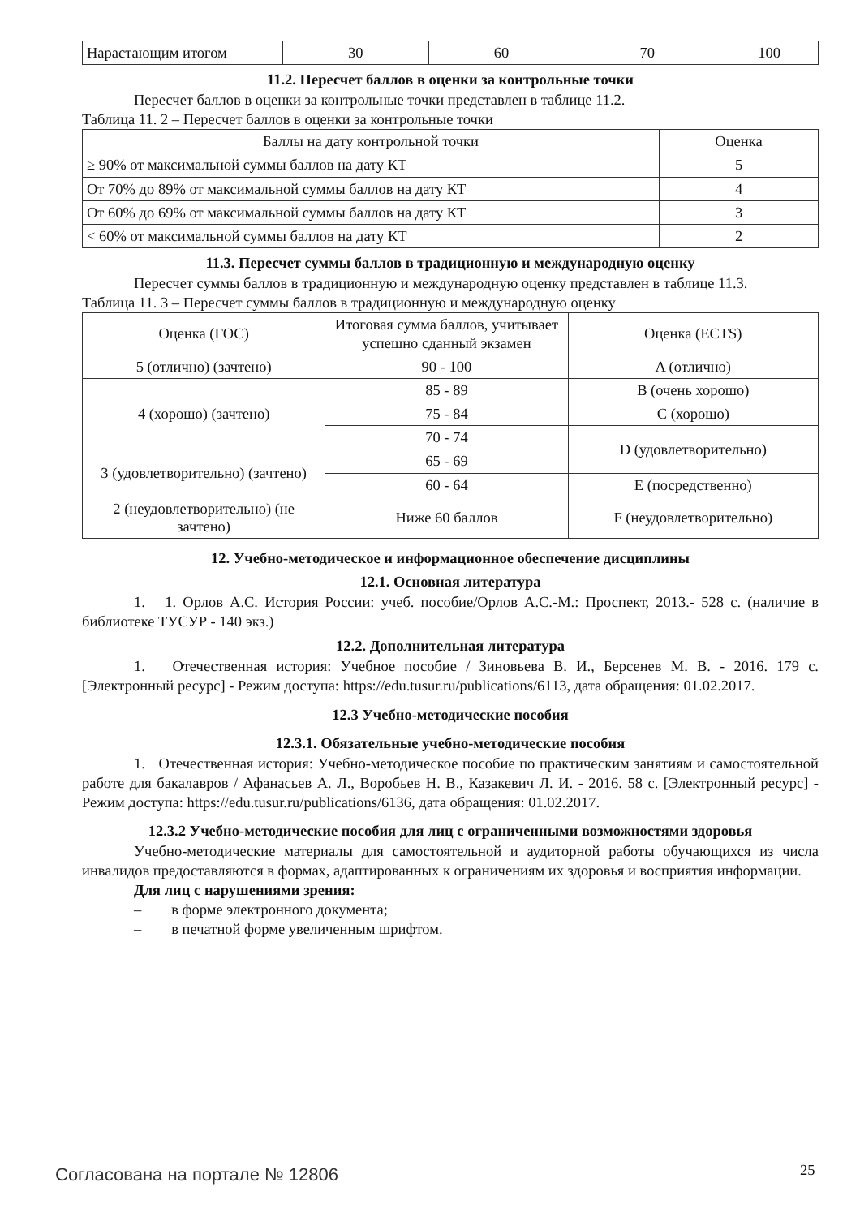| Нарастающим итогом | 30 | 60 | 70 | 100 |
11.2. Пересчет баллов в оценки за контрольные точки
Пересчет баллов в оценки за контрольные точки представлен в таблице 11.2.
Таблица 11. 2 – Пересчет баллов в оценки за контрольные точки
| Баллы на дату контрольной точки | Оценка |
| ≥ 90% от максимальной суммы баллов на дату КТ | 5 |
| От 70% до 89% от максимальной суммы баллов на дату КТ | 4 |
| От 60% до 69% от максимальной суммы баллов на дату КТ | 3 |
| < 60% от максимальной суммы баллов на дату КТ | 2 |
11.3. Пересчет суммы баллов в традиционную и международную оценку
Пересчет суммы баллов в традиционную и международную оценку представлен в таблице 11.3.
Таблица 11. 3 – Пересчет суммы баллов в традиционную и международную оценку
| Оценка (ГОС) | Итоговая сумма баллов, учитывает успешно сданный экзамен | Оценка (ECTS) |
| 5 (отлично) (зачтено) | 90 - 100 | A (отлично) |
| 4 (хорошо) (зачтено) | 85 - 89 | B (очень хорошо) |
| | 75 - 84 | C (хорошо) |
| | 70 - 74 | D (удовлетворительно) |
| 3 (удовлетворительно) (зачтено) | 65 - 69 | |
| | 60 - 64 | E (посредственно) |
| 2 (неудовлетворительно) (не зачтено) | Ниже 60 баллов | F (неудовлетворительно) |
12. Учебно-методическое и информационное обеспечение дисциплины
12.1. Основная литература
1. 1. Орлов А.С. История России: учеб. пособие/Орлов А.С.-М.: Проспект, 2013.- 528 с. (наличие в библиотеке ТУСУР - 140 экз.)
12.2. Дополнительная литература
1. Отечественная история: Учебное пособие / Зиновьева В. И., Берсенев М. В. - 2016. 179 с. [Электронный ресурс] - Режим доступа: https://edu.tusur.ru/publications/6113, дата обращения: 01.02.2017.
12.3 Учебно-методические пособия
12.3.1. Обязательные учебно-методические пособия
1. Отечественная история: Учебно-методическое пособие по практическим занятиям и самостоятельной работе для бакалавров / Афанасьев А. Л., Воробьев Н. В., Казакевич Л. И. - 2016. 58 с. [Электронный ресурс] - Режим доступа: https://edu.tusur.ru/publications/6136, дата обращения: 01.02.2017.
12.3.2 Учебно-методические пособия для лиц с ограниченными возможностями здоровья
Учебно-методические материалы для самостоятельной и аудиторной работы обучающихся из числа инвалидов предоставляются в формах, адаптированных к ограничениям их здоровья и восприятия информации.
Для лиц с нарушениями зрения:
– в форме электронного документа;
– в печатной форме увеличенным шрифтом.
Согласована на портале № 12806 25